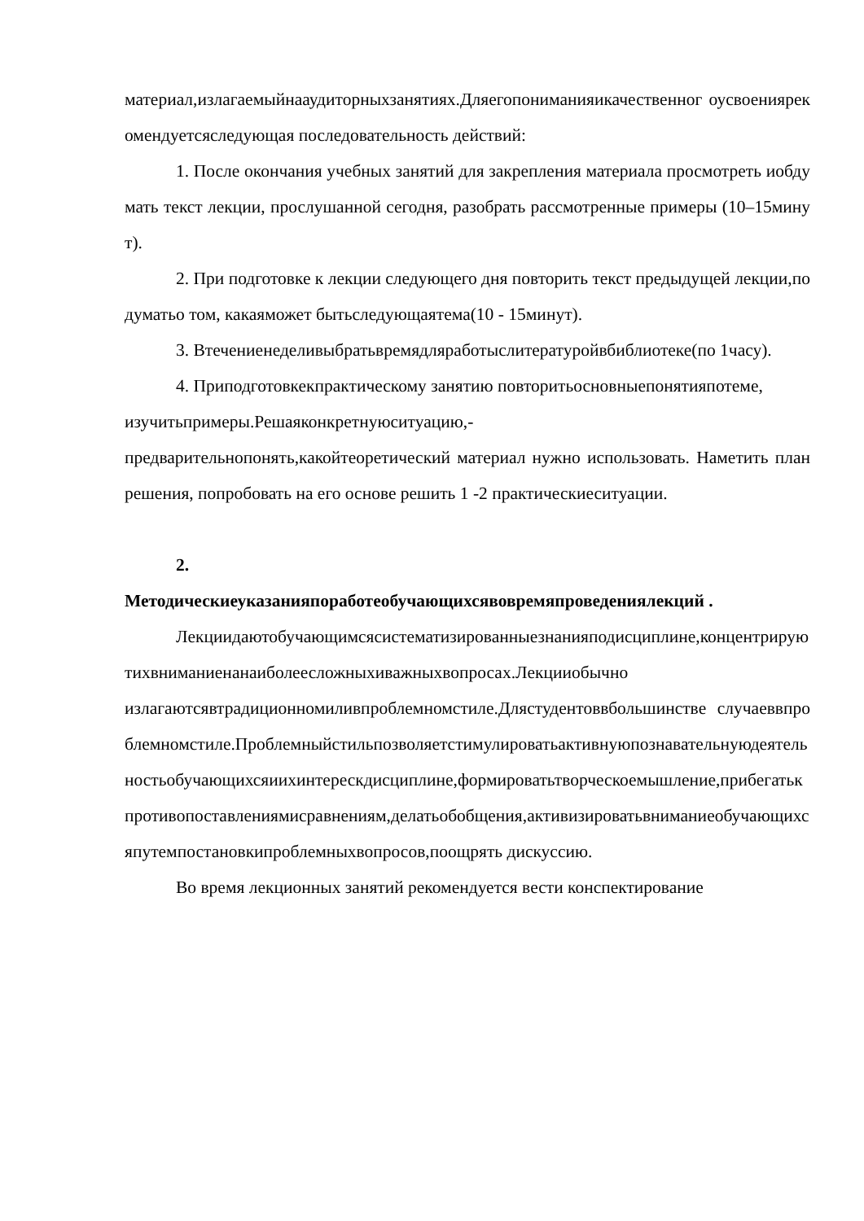материал,излагаемыйнааудиторныхзанятиях.Дляегопониманияикачественног оусвоениярекомендуетсяследующая последовательность действий:
1. После окончания учебных занятий для закрепления материала просмотреть иобдумать текст лекции, прослушанной сегодня, разобрать рассмотренные примеры (10–15минут).
2. При подготовке к лекции следующего дня повторить текст предыдущей лекции,подуматьо том, какаяможет бытьследующаятема(10 - 15минут).
3. Втечениенеделивыбратьвремядляработыслитературойвбиблиотеке(по 1часу).
4. Приподготовкекпрактическому занятию повторитьосновныепонятияпотеме,
изучитьпримеры.Решаяконкретнуюситуацию,-
предварительнопонять,какойтеоретический материал нужно использовать. Наметить план решения, попробовать на его основе решить 1 -2 практическиеситуации.
2.
Методическиеуказанияпоработеобучающихсявовремяпроведениялекций .
Лекциидаютобучающимсясистематизированныезнанияподисциплине,концентрируютихвниманиенанаиболеесложныхиважныхвопросах.Лекцииобычно
излагаютсявтрадиционномиливпроблемномстиле.Длястудентоввбольшинстве случаеввпроблемномстиле.Проблемныйстильпозволяетстимулироватьактивнуюпознавательнуюдеятельностьобучающихсяиихинтерескдисциплине,формироватьтворческоемышление,прибегатькпротивопоставлениямисравнениям,делатьобобщения,активизироватьвниманиеобучающихсяпутемпостановкипроблемныхвопросов,поощрять дискуссию.
Во время лекционных занятий рекомендуется вести конспектирование